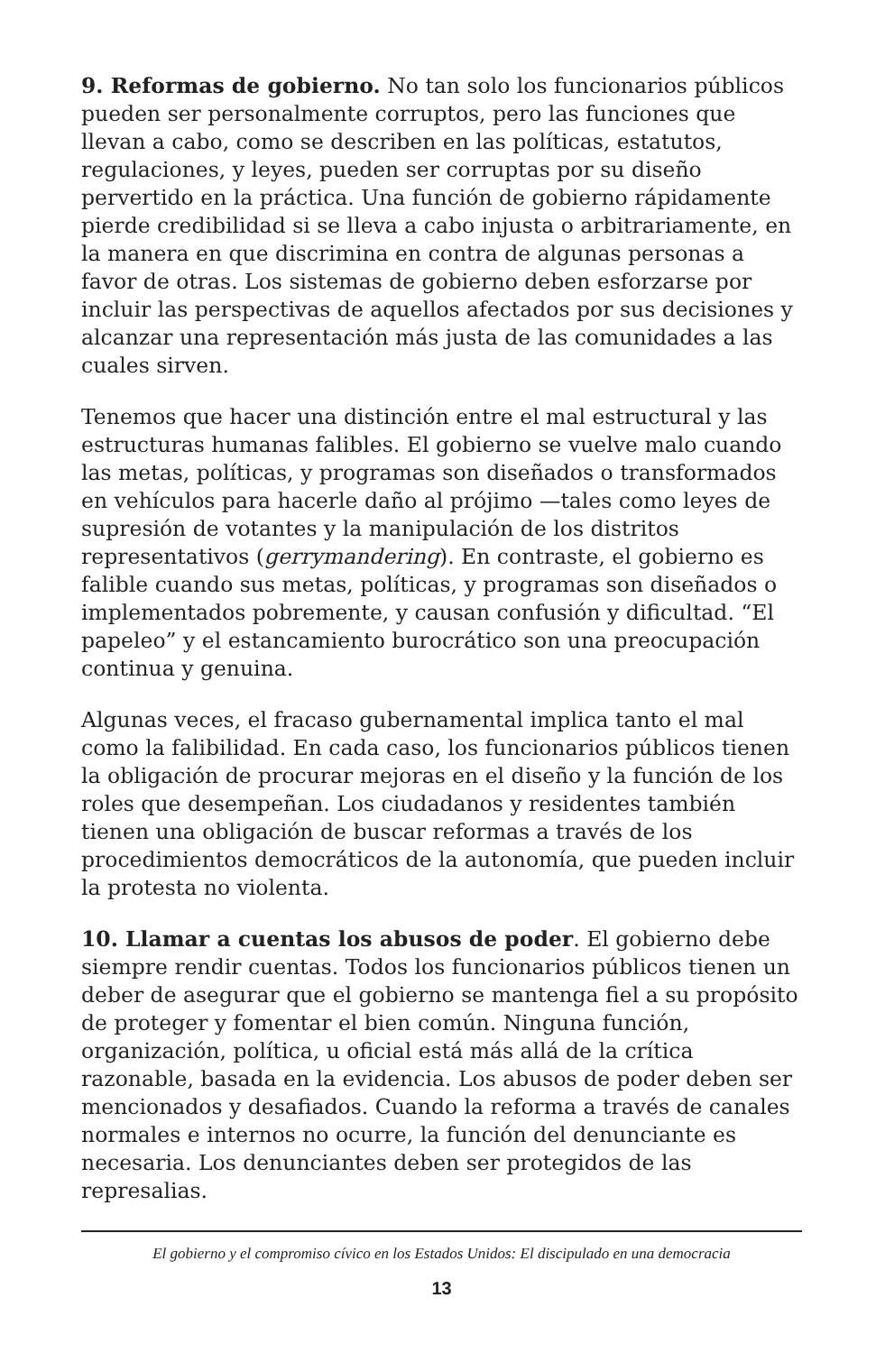9. Reformas de gobierno. No tan solo los funcionarios públicos pueden ser personalmente corruptos, pero las funciones que llevan a cabo, como se describen en las políticas, estatutos, regulaciones, y leyes, pueden ser corruptas por su diseño pervertido en la práctica. Una función de gobierno rápidamente pierde credibilidad si se lleva a cabo injusta o arbitrariamente, en la manera en que discrimina en contra de algunas personas a favor de otras. Los sistemas de gobierno deben esforzarse por incluir las perspectivas de aquellos afectados por sus decisiones y alcanzar una representación más justa de las comunidades a las cuales sirven.
Tenemos que hacer una distinción entre el mal estructural y las estructuras humanas falibles. El gobierno se vuelve malo cuando las metas, políticas, y programas son diseñados o transformados en vehículos para hacerle daño al prójimo —tales como leyes de supresión de votantes y la manipulación de los distritos representativos (gerrymandering). En contraste, el gobierno es falible cuando sus metas, políticas, y programas son diseñados o implementados pobremente, y causan confusión y dificultad. “El papeleo” y el estancamiento burocrático son una preocupación continua y genuina.
Algunas veces, el fracaso gubernamental implica tanto el mal como la falibilidad. En cada caso, los funcionarios públicos tienen la obligación de procurar mejoras en el diseño y la función de los roles que desempeñan. Los ciudadanos y residentes también tienen una obligación de buscar reformas a través de los procedimientos democráticos de la autonomía, que pueden incluir la protesta no violenta.
10. Llamar a cuentas los abusos de poder. El gobierno debe siempre rendir cuentas. Todos los funcionarios públicos tienen un deber de asegurar que el gobierno se mantenga fiel a su propósito de proteger y fomentar el bien común. Ninguna función, organización, política, u oficial está más allá de la crítica razonable, basada en la evidencia. Los abusos de poder deben ser mencionados y desafiados. Cuando la reforma a través de canales normales e internos no ocurre, la función del denunciante es necesaria. Los denunciantes deben ser protegidos de las represalias.
El gobierno y el compromiso cívico en los Estados Unidos: El discipulado en una democracia
13